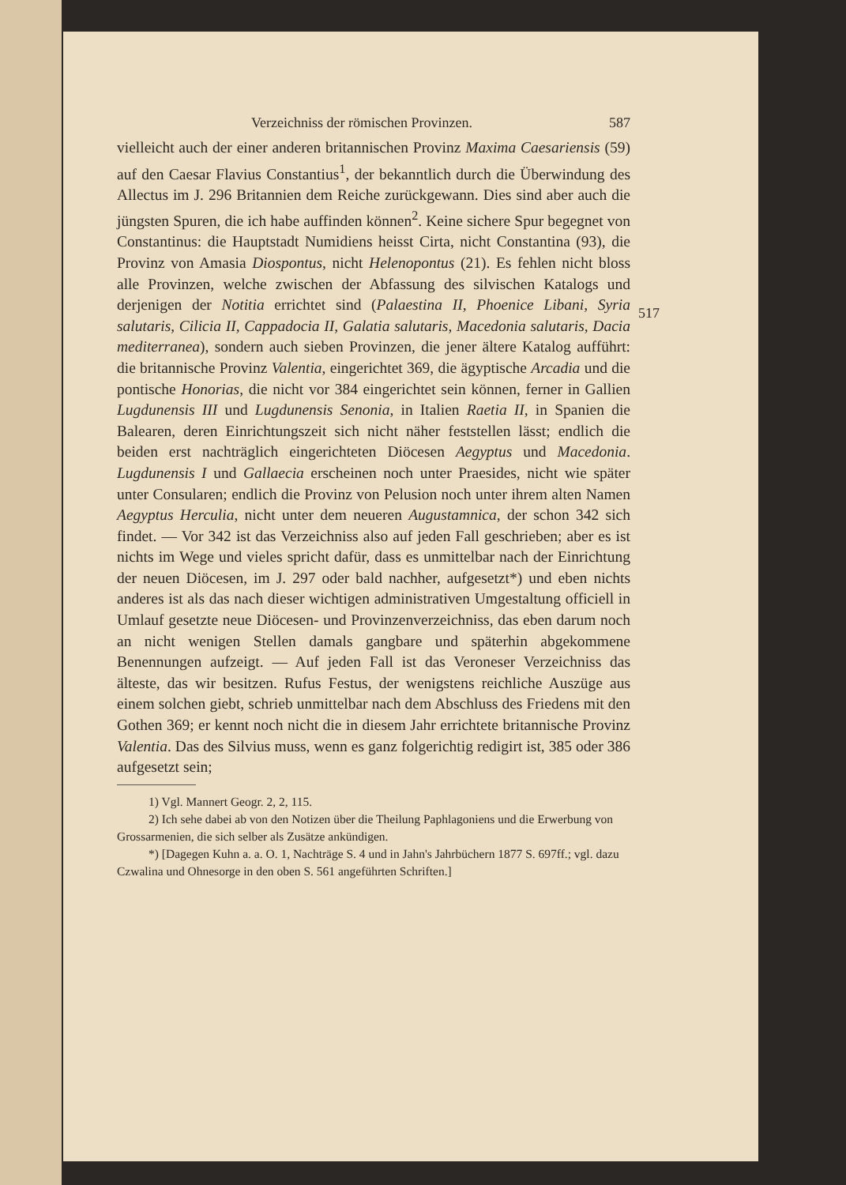Verzeichniss der römischen Provinzen. 587
vielleicht auch der einer anderen britannischen Provinz Maxima Caesariensis (59) auf den Caesar Flavius Constantius<sup>1</sup>, der bekanntlich durch die Überwindung des Allectus im J. 296 Britannien dem Reiche zurückgewann. Dies sind aber auch die jüngsten Spuren, die ich habe auffinden können<sup>2</sup>. Keine sichere Spur begegnet von Constantinus: die Hauptstadt Numidiens heisst Cirta, nicht Constantina (93), die Provinz von Amasia Diospontus, nicht Helenopontus (21). Es fehlen nicht bloss alle Provinzen, welche zwischen der Abfassung des silvischen Katalogs und derjenigen der Notitia errichtet sind (Palaestina II, Phoenice Libani, Syria salutaris, Cilicia II, Cappadocia II, Galatia salutaris, Macedonia salutaris, Dacia mediterranea), sondern auch sieben Provinzen, die jener ältere Katalog aufführt: die britannische Provinz Valentia, eingerichtet 369, die ägyptische Arcadia und die pontische Honorias, die nicht vor 384 eingerichtet sein können, ferner in Gallien Lugdunensis III und Lugdunensis Senonia, in Italien Raetia II, in Spanien die Balearen, deren Einrichtungszeit sich nicht näher feststellen lässt; endlich die beiden erst nachträglich eingerichteten Diöcesen Aegyptus und Macedonia. Lugdunensis I und Gallaecia erscheinen noch unter Praesides, nicht wie später unter Consularen; endlich die Provinz von Pelusion noch unter ihrem alten Namen Aegyptus Herculia, nicht unter dem neueren Augustamnica, der schon 342 sich findet. — Vor 342 ist das Verzeichniss also auf jeden Fall geschrieben; aber es ist nichts im Wege und vieles spricht dafür, dass es unmittelbar nach der Einrichtung der neuen Diöcesen, im J. 297 oder bald nachher, aufgesetzt*) und eben nichts anderes ist als das nach dieser wichtigen administrativen Umgestaltung officiell in Umlauf gesetzte neue Diöcesen- und Provinzenverzeichniss, das eben darum noch an nicht wenigen Stellen damals gangbare und späterhin abgekommene Benennungen aufzeigt. — Auf jeden Fall ist das Veroneser Verzeichniss das älteste, das wir besitzen. Rufus Festus, der wenigstens reichliche Auszüge aus einem solchen giebt, schrieb unmittelbar nach dem Abschluss des Friedens mit den Gothen 369; er kennt noch nicht die in diesem Jahr errichtete britannische Provinz Valentia. Das des Silvius muss, wenn es ganz folgerichtig redigirt ist, 385 oder 386 aufgesetzt sein;
1) Vgl. Mannert Geogr. 2, 2, 115.
2) Ich sehe dabei ab von den Notizen über die Theilung Paphlagoniens und die Erwerbung von Grossarmenien, die sich selber als Zusätze ankündigen.
*) [Dagegen Kuhn a. a. O. 1, Nachträge S. 4 und in Jahn's Jahrbüchern 1877 S. 697ff.; vgl. dazu Czwalina und Ohnesorge in den oben S. 561 angeführten Schriften.]
517